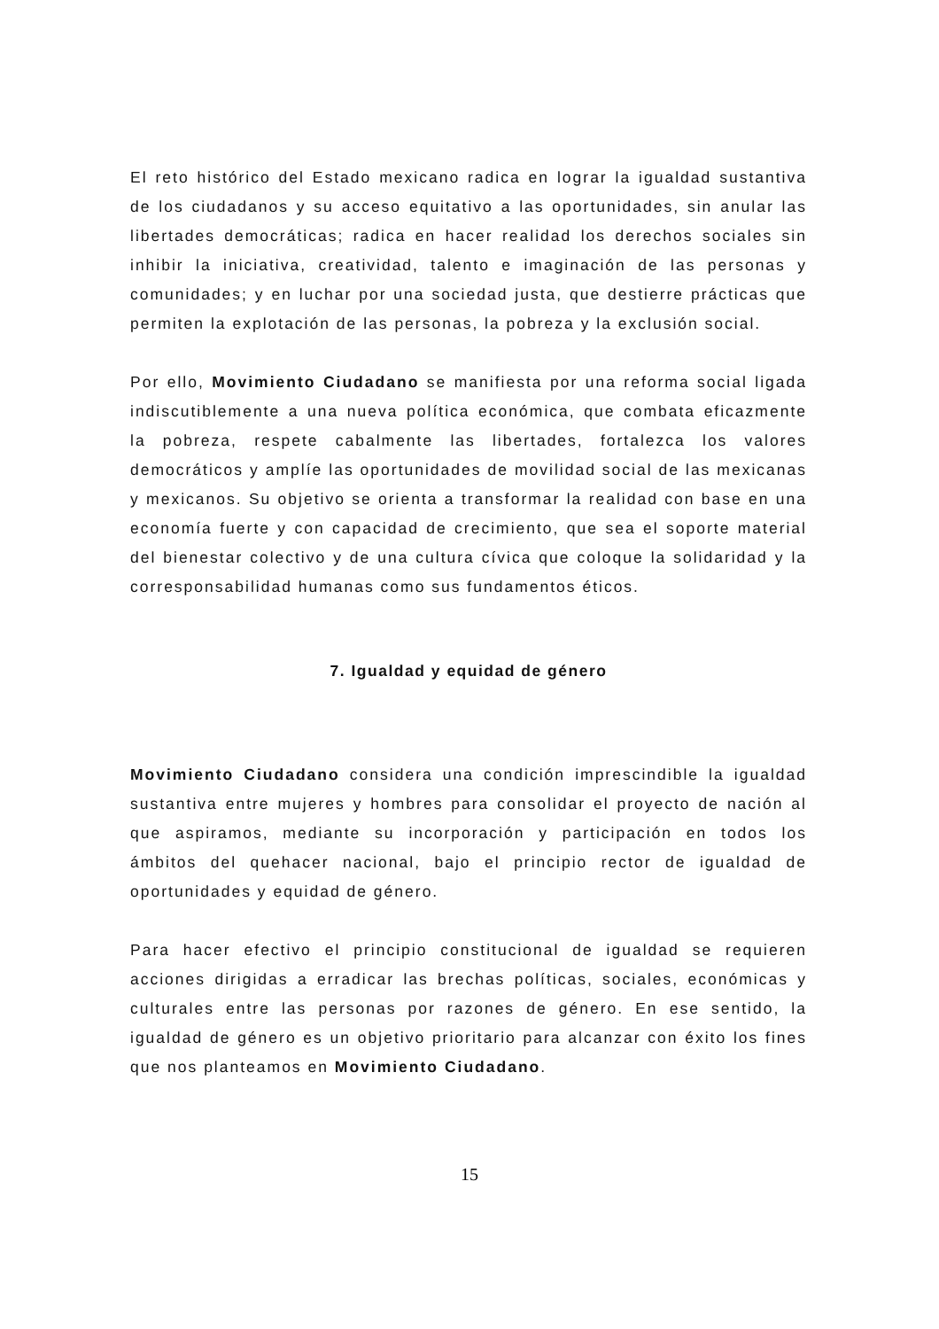El reto histórico del Estado mexicano radica en lograr la igualdad sustantiva de los ciudadanos y su acceso equitativo a las oportunidades, sin anular las libertades democráticas; radica en hacer realidad los derechos sociales sin inhibir la iniciativa, creatividad, talento e imaginación de las personas y comunidades; y en luchar por una sociedad justa, que destierre prácticas que permiten la explotación de las personas, la pobreza y la exclusión social.
Por ello, Movimiento Ciudadano se manifiesta por una reforma social ligada indiscutiblemente a una nueva política económica, que combata eficazmente la pobreza, respete cabalmente las libertades, fortalezca los valores democráticos y amplíe las oportunidades de movilidad social de las mexicanas y mexicanos. Su objetivo se orienta a transformar la realidad con base en una economía fuerte y con capacidad de crecimiento, que sea el soporte material del bienestar colectivo y de una cultura cívica que coloque la solidaridad y la corresponsabilidad humanas como sus fundamentos éticos.
7. Igualdad y equidad de género
Movimiento Ciudadano considera una condición imprescindible la igualdad sustantiva entre mujeres y hombres para consolidar el proyecto de nación al que aspiramos, mediante su incorporación y participación en todos los ámbitos del quehacer nacional, bajo el principio rector de igualdad de oportunidades y equidad de género.
Para hacer efectivo el principio constitucional de igualdad se requieren acciones dirigidas a erradicar las brechas políticas, sociales, económicas y culturales entre las personas por razones de género. En ese sentido, la igualdad de género es un objetivo prioritario para alcanzar con éxito los fines que nos planteamos en Movimiento Ciudadano.
15